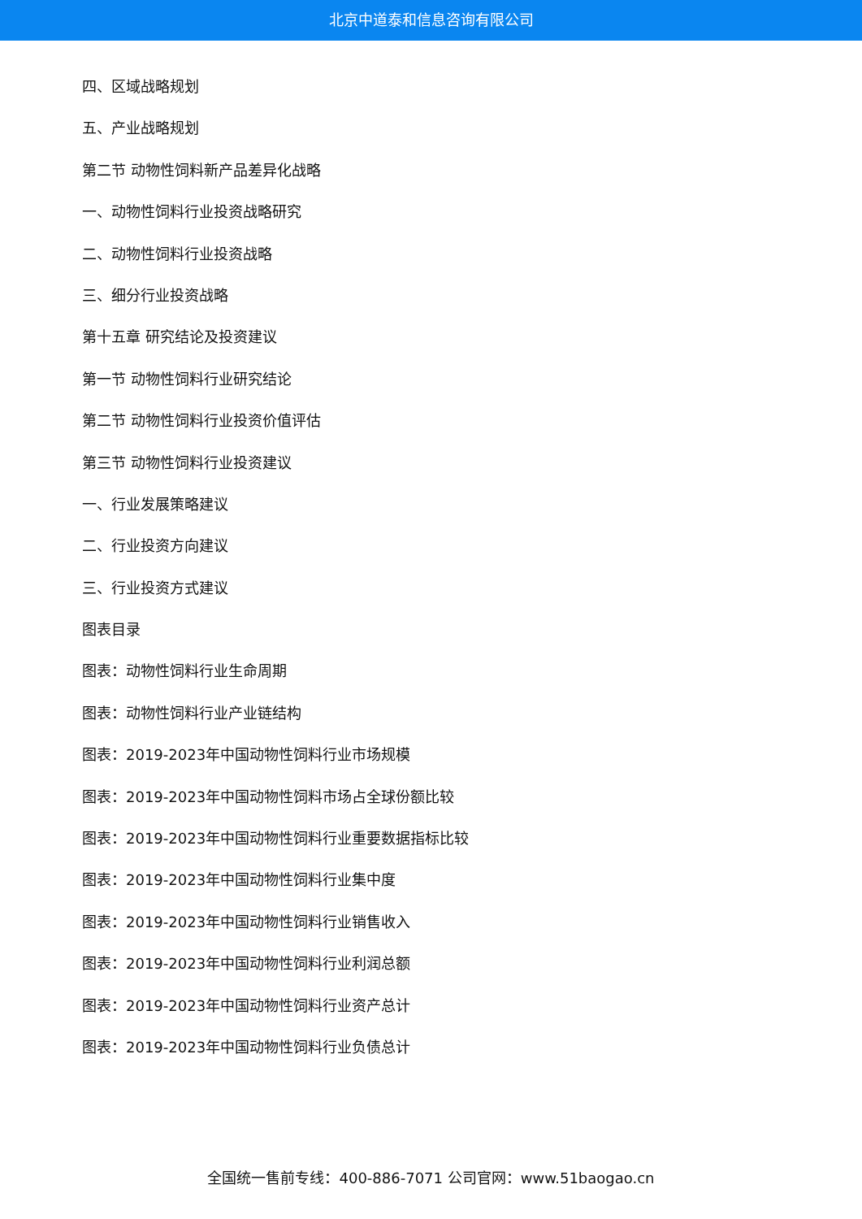北京中道泰和信息咨询有限公司
四、区域战略规划
五、产业战略规划
第二节 动物性饲料新产品差异化战略
一、动物性饲料行业投资战略研究
二、动物性饲料行业投资战略
三、细分行业投资战略
第十五章 研究结论及投资建议
第一节 动物性饲料行业研究结论
第二节 动物性饲料行业投资价值评估
第三节 动物性饲料行业投资建议
一、行业发展策略建议
二、行业投资方向建议
三、行业投资方式建议
图表目录
图表：动物性饲料行业生命周期
图表：动物性饲料行业产业链结构
图表：2019-2023年中国动物性饲料行业市场规模
图表：2019-2023年中国动物性饲料市场占全球份额比较
图表：2019-2023年中国动物性饲料行业重要数据指标比较
图表：2019-2023年中国动物性饲料行业集中度
图表：2019-2023年中国动物性饲料行业销售收入
图表：2019-2023年中国动物性饲料行业利润总额
图表：2019-2023年中国动物性饲料行业资产总计
图表：2019-2023年中国动物性饲料行业负债总计
全国统一售前专线：400-886-7071 公司官网：www.51baogao.cn